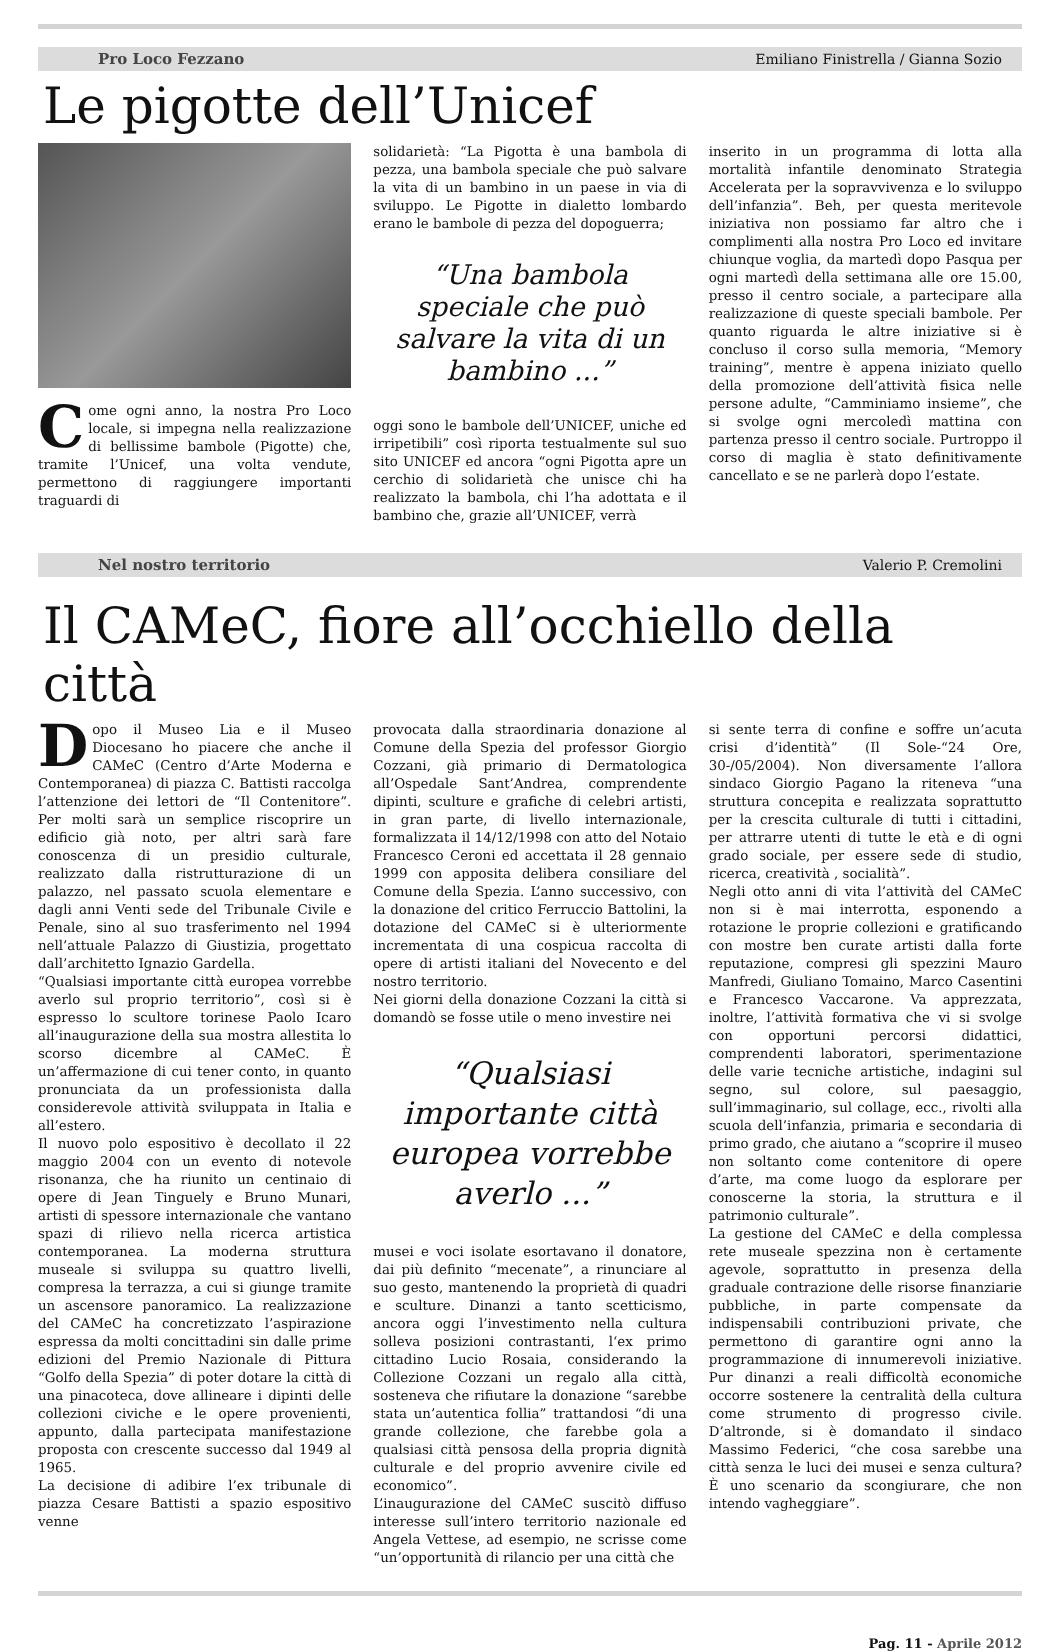Pro Loco Fezzano Emiliano Finistrella / Gianna Sozio
Le pigotte dell’Unicef
Come ogni anno, la nostra Pro Loco locale, si impegna nella realizzazione di bellissime bambole (Pigotte) che, tramite l’Unicef, una volta vendute, permettono di raggiungere importanti traguardi di
solidarietà: “La Pigotta è una bambola di pezza, una bambola speciale che può salvare la vita di un bambino in un paese in via di sviluppo. Le Pigotte in dialetto lombardo erano le bambole di pezza del dopoguerra;
“Una bambola speciale che può salvare la vita di un bambino ...”
oggi sono le bambole dell’UNICEF, uniche ed irripetibili” così riporta testualmente sul suo sito UNICEF ed ancora “ogni Pigotta apre un cerchio di solidarietà che unisce chi ha realizzato la bambola, chi l’ha adottata e il bambino che, grazie all’UNICEF, verrà
inserito in un programma di lotta alla mortalità infantile denominato Strategia Accelerata per la sopravvivenza e lo sviluppo dell’infanzia”. Beh, per questa meritevole iniziativa non possiamo far altro che i complimenti alla nostra Pro Loco ed invitare chiunque voglia, da martedì dopo Pasqua per ogni martedì della settimana alle ore 15.00, presso il centro sociale, a partecipare alla realizzazione di queste speciali bambole. Per quanto riguarda le altre iniziative si è concluso il corso sulla memoria, “Memory training”, mentre è appena iniziato quello della promozione dell’attività fisica nelle persone adulte, “Camminiamo insieme”, che si svolge ogni mercoledì mattina con partenza presso il centro sociale. Purtroppo il corso di maglia è stato definitivamente cancellato e se ne parlerà dopo l’estate.
Nel nostro territorio Valerio P. Cremolini
Il CAMeC, fiore all’occhiello della città
Dopo il Museo Lia e il Museo Diocesano ho piacere che anche il CAMeC (Centro d’Arte Moderna e Contemporanea) di piazza C. Battisti raccolga l’attenzione dei lettori de “Il Contenitore”. Per molti sarà un semplice riscoprire un edificio già noto, per altri sarà fare conoscenza di un presidio culturale, realizzato dalla ristrutturazione di un palazzo, nel passato scuola elementare e dagli anni Venti sede del Tribunale Civile e Penale, sino al suo trasferimento nel 1994 nell’attuale Palazzo di Giustizia, progettato dall’architetto Ignazio Gardella.
“Qualsiasi importante città europea vorrebbe averlo sul proprio territorio”, così si è espresso lo scultore torinese Paolo Icaro all’inaugurazione della sua mostra allestita lo scorso dicembre al CAMeC. È un’affermazione di cui tener conto, in quanto pronunciata da un professionista dalla considerevole attività sviluppata in Italia e all’estero.
Il nuovo polo espositivo è decollato il 22 maggio 2004 con un evento di notevole risonanza, che ha riunito un centinaio di opere di Jean Tinguely e Bruno Munari, artisti di spessore internazionale che vantano spazi di rilievo nella ricerca artistica contemporanea. La moderna struttura museale si sviluppa su quattro livelli, compresa la terrazza, a cui si giunge tramite un ascensore panoramico. La realizzazione del CAMeC ha concretizzato l’aspirazione espressa da molti concittadini sin dalle prime edizioni del Premio Nazionale di Pittura “Golfo della Spezia” di poter dotare la città di una pinacoteca, dove allineare i dipinti delle collezioni civiche e le opere provenienti, appunto, dalla partecipata manifestazione proposta con crescente successo dal 1949 al 1965.
La decisione di adibire l’ex tribunale di piazza Cesare Battisti a spazio espositivo venne
provocata dalla straordinaria donazione al Comune della Spezia del professor Giorgio Cozzani, già primario di Dermatologica all’Ospedale Sant’Andrea, comprendente dipinti, sculture e grafiche di celebri artisti, in gran parte, di livello internazionale, formalizzata il 14/12/1998 con atto del Notaio Francesco Ceroni ed accettata il 28 gennaio 1999 con apposita delibera consiliare del Comune della Spezia. L’anno successivo, con la donazione del critico Ferruccio Battolini, la dotazione del CAMeC si è ulteriormente incrementata di una cospicua raccolta di opere di artisti italiani del Novecento e del nostro territorio.
Nei giorni della donazione Cozzani la città si domandò se fosse utile o meno investire nei
“Qualsiasi importante città europea vorrebbe averlo ...”
musei e voci isolate esortavano il donatore, dai più definito “mecenate”, a rinunciare al suo gesto, mantenendo la proprietà di quadri e sculture. Dinanzi a tanto scetticismo, ancora oggi l’investimento nella cultura solleva posizioni contrastanti, l‘ex primo cittadino Lucio Rosaia, considerando la Collezione Cozzani un regalo alla città, sosteneva che rifiutare la donazione “sarebbe stata un’autentica follia” trattandosi “di una grande collezione, che farebbe gola a qualsiasi città pensosa della propria dignità culturale e del proprio avvenire civile ed economico”.
L’inaugurazione del CAMeC suscitò diffuso interesse sull’intero territorio nazionale ed Angela Vettese, ad esempio, ne scrisse come “un’opportunità di rilancio per una città che
si sente terra di confine e soffre un’acuta crisi d’identità” (Il Sole-“24 Ore, 30-/05/2004). Non diversamente l’allora sindaco Giorgio Pagano la riteneva “una struttura concepita e realizzata soprattutto per la crescita culturale di tutti i cittadini, per attrarre utenti di tutte le età e di ogni grado sociale, per essere sede di studio, ricerca, creatività , socialità”.
Negli otto anni di vita l’attività del CAMeC non si è mai interrotta, esponendo a rotazione le proprie collezioni e gratificando con mostre ben curate artisti dalla forte reputazione, compresi gli spezzini Mauro Manfredi, Giuliano Tomaino, Marco Casentini e Francesco Vaccarone. Va apprezzata, inoltre, l’attività formativa che vi si svolge con opportuni percorsi didattici, comprendenti laboratori, sperimentazione delle varie tecniche artistiche, indagini sul segno, sul colore, sul paesaggio, sull’immaginario, sul collage, ecc., rivolti alla scuola dell’infanzia, primaria e secondaria di primo grado, che aiutano a “scoprire il museo non soltanto come contenitore di opere d’arte, ma come luogo da esplorare per conoscerne la storia, la struttura e il patrimonio culturale”.
La gestione del CAMeC e della complessa rete museale spezzina non è certamente agevole, soprattutto in presenza della graduale contrazione delle risorse finanziarie pubbliche, in parte compensate da indispensabili contribuzioni private, che permettono di garantire ogni anno la programmazione di innumerevoli iniziative. Pur dinanzi a reali difficoltà economiche occorre sostenere la centralità della cultura come strumento di progresso civile. D’altronde, si è domandato il sindaco Massimo Federici, “che cosa sarebbe una città senza le luci dei musei e senza cultura? È uno scenario da scongiurare, che non intendo vagheggiare”.
Pag. 11 - Aprile 2012